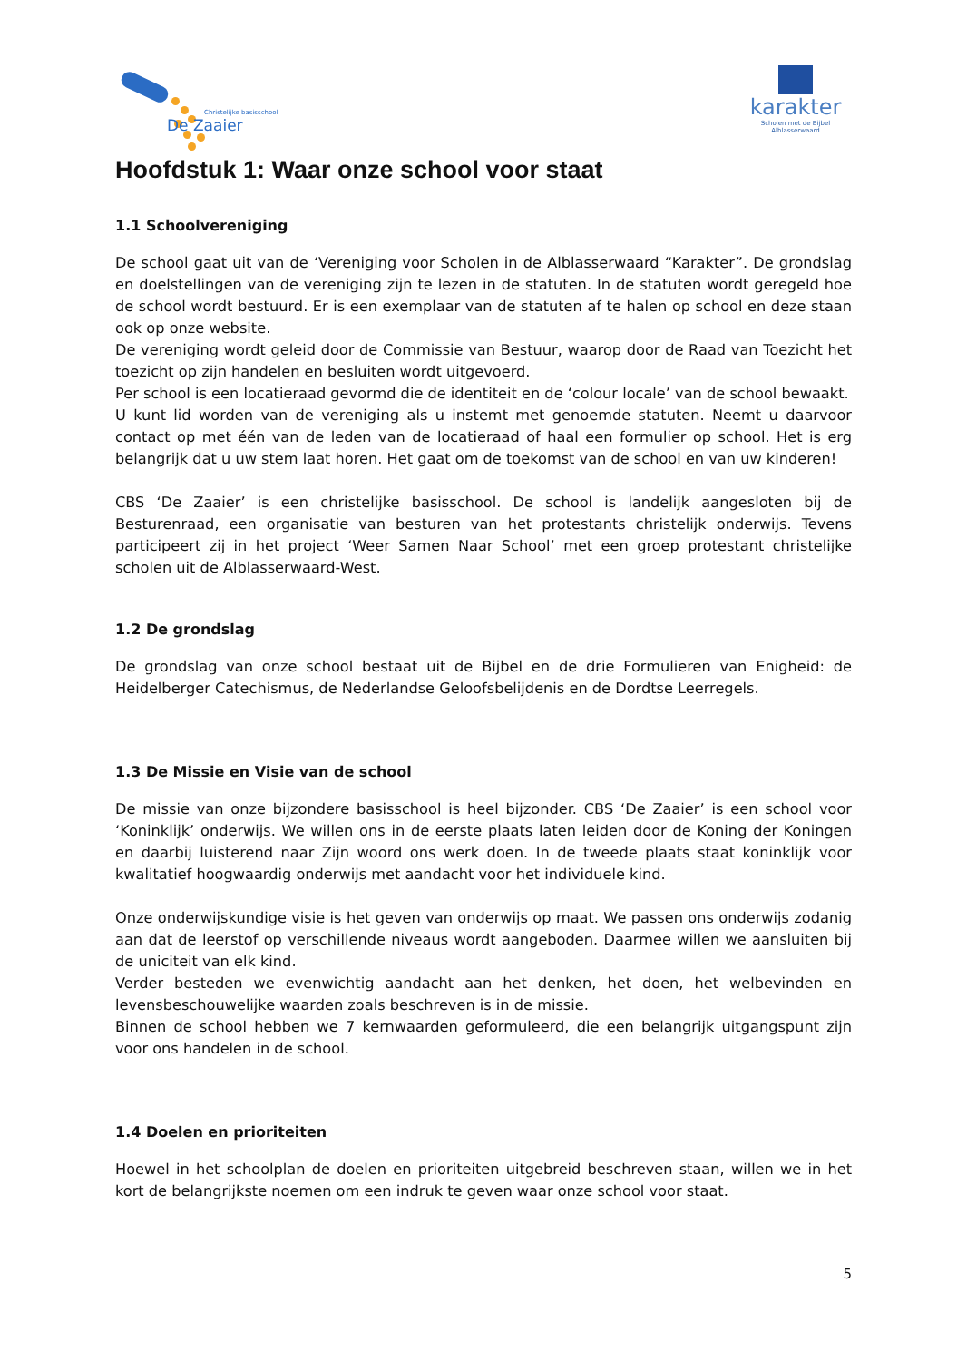Christelijke basisschool
De Zaaier
karakter
Scholen met de Bijbel
Alblasserwaard
Hoofdstuk 1: Waar onze school voor staat
1.1 Schoolvereniging
De school gaat uit van de ‘Vereniging voor Scholen in de Alblasserwaard “Karakter”. De grondslag en doelstellingen van de vereniging zijn te lezen in de statuten. In de statuten wordt geregeld hoe de school wordt bestuurd. Er is een exemplaar van de statuten af te halen op school en deze staan ook op onze website.
De vereniging wordt geleid door de Commissie van Bestuur, waarop door de Raad van Toezicht het toezicht op zijn handelen en besluiten wordt uitgevoerd.
Per school is een locatieraad gevormd die de identiteit en de ‘colour locale’ van de school bewaakt.
U kunt lid worden van de vereniging als u instemt met genoemde statuten. Neemt u daarvoor contact op met één van de leden van de locatieraad of haal een formulier op school. Het is erg belangrijk dat u uw stem laat horen. Het gaat om de toekomst van de school en van uw kinderen!
CBS ‘De Zaaier’ is een christelijke basisschool. De school is landelijk aangesloten bij de Besturenraad, een organisatie van besturen van het protestants christelijk onderwijs. Tevens participeert zij in het project ‘Weer Samen Naar School’ met een groep protestant christelijke scholen uit de Alblasserwaard-West.
1.2 De grondslag
De grondslag van onze school bestaat uit de Bijbel en de drie Formulieren van Enigheid: de Heidelberger Catechismus, de Nederlandse Geloofsbelijdenis en de Dordtse Leerregels.
1.3 De Missie en Visie van de school
De missie van onze bijzondere basisschool is heel bijzonder. CBS ‘De Zaaier’ is een school voor ‘Koninklijk’ onderwijs. We willen ons in de eerste plaats laten leiden door de Koning der Koningen en daarbij luisterend naar Zijn woord ons werk doen. In de tweede plaats staat koninklijk voor kwalitatief hoogwaardig onderwijs met aandacht voor het individuele kind.
Onze onderwijskundige visie is het geven van onderwijs op maat. We passen ons onderwijs zodanig aan dat de leerstof op verschillende niveaus wordt aangeboden. Daarmee willen we aansluiten bij de uniciteit van elk kind.
Verder besteden we evenwichtig aandacht aan het denken, het doen, het welbevinden en levensbeschouwelijke waarden zoals beschreven is in de missie.
Binnen de school hebben we 7 kernwaarden geformuleerd, die een belangrijk uitgangspunt zijn voor ons handelen in de school.
1.4 Doelen en prioriteiten
Hoewel in het schoolplan de doelen en prioriteiten uitgebreid beschreven staan, willen we in het kort de belangrijkste noemen om een indruk te geven waar onze school voor staat.
5